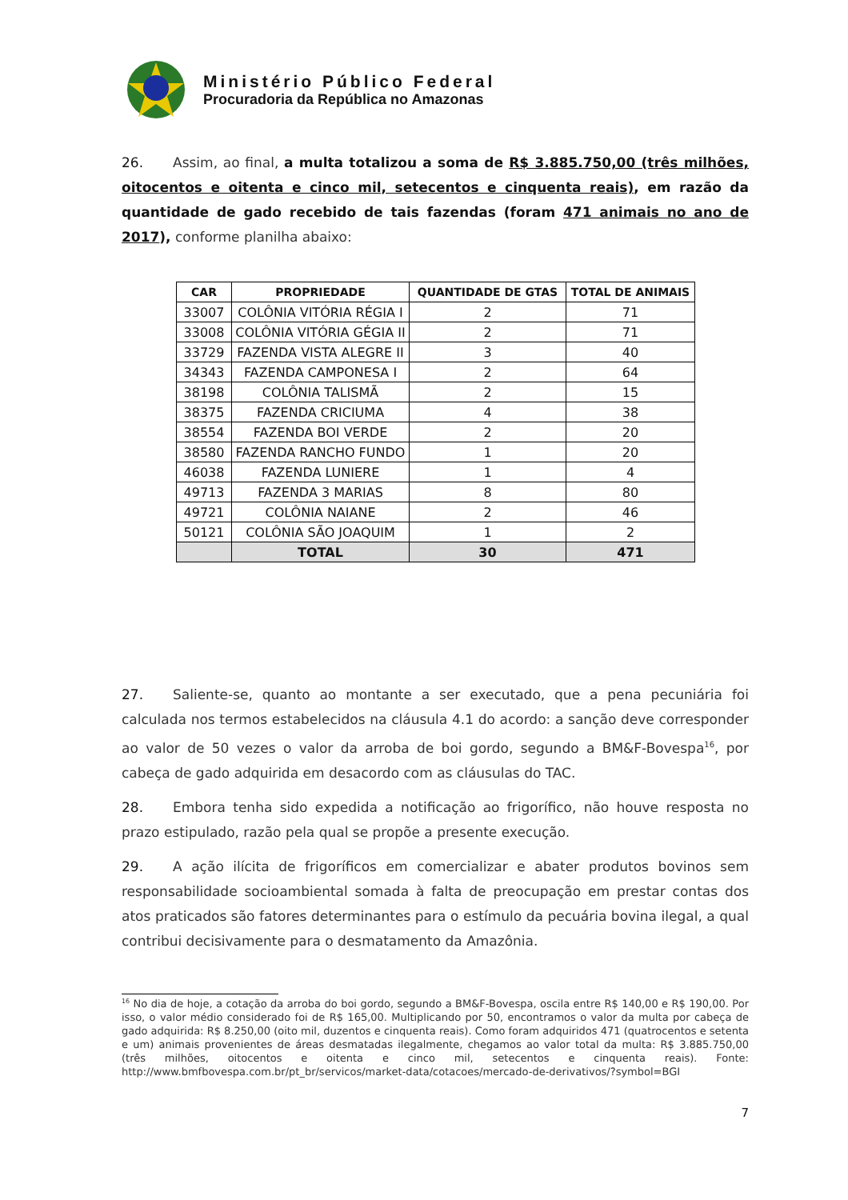Ministério Público Federal
Procuradoria da República no Amazonas
26. Assim, ao final, a multa totalizou a soma de R$ 3.885.750,00 (três milhões, oitocentos e oitenta e cinco mil, setecentos e cinquenta reais), em razão da quantidade de gado recebido de tais fazendas (foram 471 animais no ano de 2017), conforme planilha abaixo:
| CAR | PROPRIEDADE | QUANTIDADE DE GTAS | TOTAL DE ANIMAIS |
| --- | --- | --- | --- |
| 33007 | COLÔNIA VITÓRIA RÉGIA I | 2 | 71 |
| 33008 | COLÔNIA VITÓRIA GÉGIA II | 2 | 71 |
| 33729 | FAZENDA VISTA ALEGRE II | 3 | 40 |
| 34343 | FAZENDA CAMPONESA I | 2 | 64 |
| 38198 | COLÔNIA TALISMÃ | 2 | 15 |
| 38375 | FAZENDA CRICIUMA | 4 | 38 |
| 38554 | FAZENDA BOI VERDE | 2 | 20 |
| 38580 | FAZENDA RANCHO FUNDO | 1 | 20 |
| 46038 | FAZENDA LUNIERE | 1 | 4 |
| 49713 | FAZENDA 3 MARIAS | 8 | 80 |
| 49721 | COLÔNIA NAIANE | 2 | 46 |
| 50121 | COLÔNIA SÃO JOAQUIM | 1 | 2 |
| | TOTAL | 30 | 471 |
27. Saliente-se, quanto ao montante a ser executado, que a pena pecuniária foi calculada nos termos estabelecidos na cláusula 4.1 do acordo: a sanção deve corresponder ao valor de 50 vezes o valor da arroba de boi gordo, segundo a BM&F-Bovespa<sup>16</sup>, por cabeça de gado adquirida em desacordo com as cláusulas do TAC.
28. Embora tenha sido expedida a notificação ao frigorífico, não houve resposta no prazo estipulado, razão pela qual se propõe a presente execução.
29. A ação ilícita de frigoríficos em comercializar e abater produtos bovinos sem responsabilidade socioambiental somada à falta de preocupação em prestar contas dos atos praticados são fatores determinantes para o estímulo da pecuária bovina ilegal, a qual contribui decisivamente para o desmatamento da Amazônia.
<sup>16</sup> No dia de hoje, a cotação da arroba do boi gordo, segundo a BM&F-Bovespa, oscila entre R$ 140,00 e R$ 190,00. Por isso, o valor médio considerado foi de R$ 165,00. Multiplicando por 50, encontramos o valor da multa por cabeça de gado adquirida: R$ 8.250,00 (oito mil, duzentos e cinquenta reais). Como foram adquiridos 471 (quatrocentos e setenta e um) animais provenientes de áreas desmatadas ilegalmente, chegamos ao valor total da multa: R$ 3.885.750,00 (três milhões, oitocentos e oitenta e cinco mil, setecentos e cinquenta reais). Fonte: http://www.bmfbovespa.com.br/pt_br/servicos/market-data/cotacoes/mercado-de-derivativos/?symbol=BGI
7